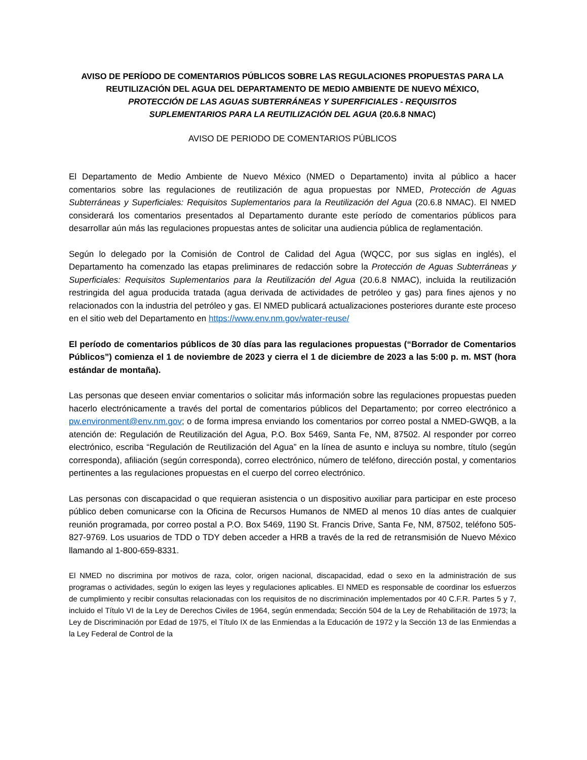AVISO DE PERÍODO DE COMENTARIOS PÚBLICOS SOBRE LAS REGULACIONES PROPUESTAS PARA LA REUTILIZACIÓN DEL AGUA DEL DEPARTAMENTO DE MEDIO AMBIENTE DE NUEVO MÉXICO,
PROTECCIÓN DE LAS AGUAS SUBTERRÁNEAS Y SUPERFICIALES - REQUISITOS
SUPLEMENTARIOS PARA LA REUTILIZACIÓN DEL AGUA (20.6.8 NMAC)
AVISO DE PERIODO DE COMENTARIOS PÚBLICOS
El Departamento de Medio Ambiente de Nuevo México (NMED o Departamento) invita al público a hacer comentarios sobre las regulaciones de reutilización de agua propuestas por NMED, Protección de Aguas Subterráneas y Superficiales: Requisitos Suplementarios para la Reutilización del Agua (20.6.8 NMAC). El NMED considerará los comentarios presentados al Departamento durante este período de comentarios públicos para desarrollar aún más las regulaciones propuestas antes de solicitar una audiencia pública de reglamentación.
Según lo delegado por la Comisión de Control de Calidad del Agua (WQCC, por sus siglas en inglés), el Departamento ha comenzado las etapas preliminares de redacción sobre la Protección de Aguas Subterráneas y Superficiales: Requisitos Suplementarios para la Reutilización del Agua (20.6.8 NMAC), incluida la reutilización restringida del agua producida tratada (agua derivada de actividades de petróleo y gas) para fines ajenos y no relacionados con la industria del petróleo y gas. El NMED publicará actualizaciones posteriores durante este proceso en el sitio web del Departamento en https://www.env.nm.gov/water-reuse/
El período de comentarios públicos de 30 días para las regulaciones propuestas (“Borrador de Comentarios Públicos”) comienza el 1 de noviembre de 2023 y cierra el 1 de diciembre de 2023 a las 5:00 p. m. MST (hora estándar de montaña).
Las personas que deseen enviar comentarios o solicitar más información sobre las regulaciones propuestas pueden hacerlo electrónicamente a través del portal de comentarios públicos del Departamento; por correo electrónico a pw.environment@env.nm.gov; o de forma impresa enviando los comentarios por correo postal a NMED-GWQB, a la atención de: Regulación de Reutilización del Agua, P.O. Box 5469, Santa Fe, NM, 87502. Al responder por correo electrónico, escriba “Regulación de Reutilización del Agua” en la línea de asunto e incluya su nombre, título (según corresponda), afiliación (según corresponda), correo electrónico, número de teléfono, dirección postal, y comentarios pertinentes a las regulaciones propuestas en el cuerpo del correo electrónico.
Las personas con discapacidad o que requieran asistencia o un dispositivo auxiliar para participar en este proceso público deben comunicarse con la Oficina de Recursos Humanos de NMED al menos 10 días antes de cualquier reunión programada, por correo postal a P.O. Box 5469, 1190 St. Francis Drive, Santa Fe, NM, 87502, teléfono 505-827-9769. Los usuarios de TDD o TDY deben acceder a HRB a través de la red de retransmisión de Nuevo México llamando al 1-800-659-8331.
El NMED no discrimina por motivos de raza, color, origen nacional, discapacidad, edad o sexo en la administración de sus programas o actividades, según lo exigen las leyes y regulaciones aplicables. El NMED es responsable de coordinar los esfuerzos de cumplimiento y recibir consultas relacionadas con los requisitos de no discriminación implementados por 40 C.F.R. Partes 5 y 7, incluido el Título VI de la Ley de Derechos Civiles de 1964, según enmendada; Sección 504 de la Ley de Rehabilitación de 1973; la Ley de Discriminación por Edad de 1975, el Título IX de las Enmiendas a la Educación de 1972 y la Sección 13 de las Enmiendas a la Ley Federal de Control de la